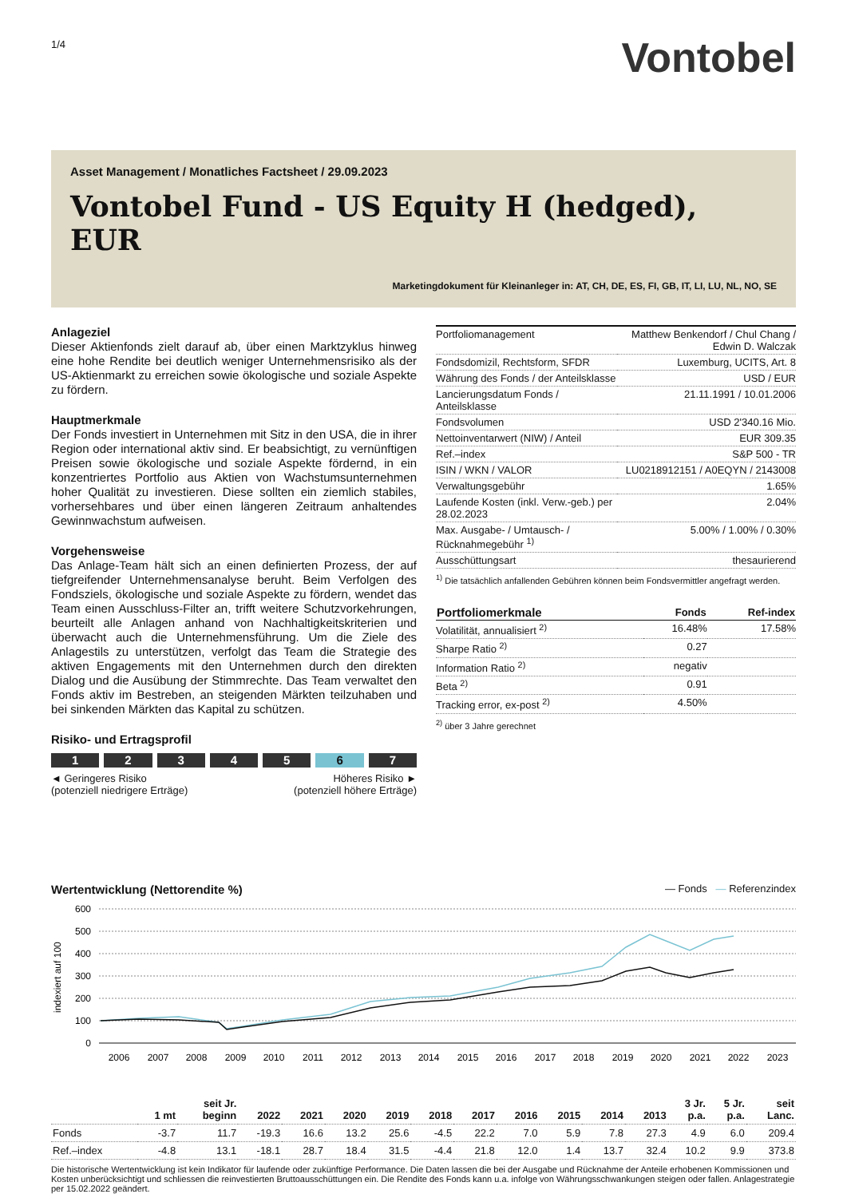1/4
Vontobel
Asset Management / Monatliches Factsheet / 29.09.2023
Vontobel Fund - US Equity H (hedged), EUR
Marketingdokument für Kleinanleger in: AT, CH, DE, ES, FI, GB, IT, LI, LU, NL, NO, SE
Anlageziel
Dieser Aktienfonds zielt darauf ab, über einen Marktzyklus hinweg eine hohe Rendite bei deutlich weniger Unternehmensrisiko als der US-Aktienmarkt zu erreichen sowie ökologische und soziale Aspekte zu fördern.
Hauptmerkmale
Der Fonds investiert in Unternehmen mit Sitz in den USA, die in ihrer Region oder international aktiv sind. Er beabsichtigt, zu vernünftigen Preisen sowie ökologische und soziale Aspekte fördernd, in ein konzentriertes Portfolio aus Aktien von Wachstumsunternehmen hoher Qualität zu investieren. Diese sollten ein ziemlich stabiles, vorhersehbares und über einen längeren Zeitraum anhaltendes Gewinnwachstum aufweisen.
Vorgehensweise
Das Anlage-Team hält sich an einen definierten Prozess, der auf tiefgreifender Unternehmensanalyse beruht. Beim Verfolgen des Fondsziels, ökologische und soziale Aspekte zu fördern, wendet das Team einen Ausschluss-Filter an, trifft weitere Schutzvorkehrungen, beurteilt alle Anlagen anhand von Nachhaltigkeitskriterien und überwacht auch die Unternehmensführung. Um die Ziele des Anlagestils zu unterstützen, verfolgt das Team die Strategie des aktiven Engagements mit den Unternehmen durch den direkten Dialog und die Ausübung der Stimmrechte. Das Team verwaltet den Fonds aktiv im Bestreben, an steigenden Märkten teilzuhaben und bei sinkenden Märkten das Kapital zu schützen.
Risiko- und Ertragsprofil
1 2 3 4 5 6 7
◄ Geringeres Risiko
(potenziell niedrigere Erträge)
Höheres Risiko ►
(potenziell höhere Erträge)
| Portfoliomanagement | Matthew Benkendorf / Chul Chang / Edwin D. Walczak |
| Fondsdomizil, Rechtsform, SFDR | Luxemburg, UCITS, Art. 8 |
| Währung des Fonds / der Anteilsklasse | USD / EUR |
| Lancierungsdatum Fonds / Anteilsklasse | 21.11.1991 / 10.01.2006 |
| Fondsvolumen | USD 2'340.16 Mio. |
| Nettoinventarwert (NIW) / Anteil | EUR 309.35 |
| Ref.–index | S&P 500 - TR |
| ISIN / WKN / VALOR | LU0218912151 / A0EQYN / 2143008 |
| Verwaltungsgebühr | 1.65% |
| Laufende Kosten (inkl. Verw.-geb.) per 28.02.2023 | 2.04% |
| Max. Ausgabe- / Umtausch- / Rücknahmegebühr <sup>1)</sup> | 5.00% / 1.00% / 0.30% |
| Ausschüttungsart | thesaurierend |
<sup>1)</sup> Die tatsächlich anfallenden Gebühren können beim Fondsvermittler angefragt werden.
| Portfoliomerkmale | Fonds | Ref-index |
| --- | --- | --- |
| Volatilität, annualisiert <sup>2)</sup> | 16.48% | 17.58% |
| Sharpe Ratio <sup>2)</sup> | 0.27 | |
| Information Ratio <sup>2)</sup> | negativ | |
| Beta <sup>2)</sup> | 0.91 | |
| Tracking error, ex-post <sup>2)</sup> | 4.50% | |
<sup>2)</sup> über 3 Jahre gerechnet
Wertentwicklung (Nettorendite %) — Fonds — Referenzindex
600
500
400
300
200
100
0
indexiert auf 100
2006
2007
2008
2009
2010
2011
2012
2013
2014
2015
2016
2017
2018
2019
2020
2021
2022
2023
| | 1 mt | seit Jr. beginn | 2022 | 2021 | 2020 | 2019 | 2018 | 2017 | 2016 | 2015 | 2014 | 2013 | 3 Jr. p.a. | 5 Jr. p.a. | seit Lanc. |
| --- | --- | --- | --- | --- | --- | --- | --- | --- | --- | --- | --- | --- | --- | --- | --- |
| Fonds | -3.7 | 11.7 | -19.3 | 16.6 | 13.2 | 25.6 | -4.5 | 22.2 | 7.0 | 5.9 | 7.8 | 27.3 | 4.9 | 6.0 | 209.4 |
| Ref.–index | -4.8 | 13.1 | -18.1 | 28.7 | 18.4 | 31.5 | -4.4 | 21.8 | 12.0 | 1.4 | 13.7 | 32.4 | 10.2 | 9.9 | 373.8 |
Die historische Wertentwicklung ist kein Indikator für laufende oder zukünftige Performance. Die Daten lassen die bei der Ausgabe und Rücknahme der Anteile erhobenen Kommissionen und Kosten unberücksichtigt und schliessen die reinvestierten Bruttoausschüttungen ein. Die Rendite des Fonds kann u.a. infolge von Währungsschwankungen steigen oder fallen. Anlagestrategie per 15.02.2022 geändert.